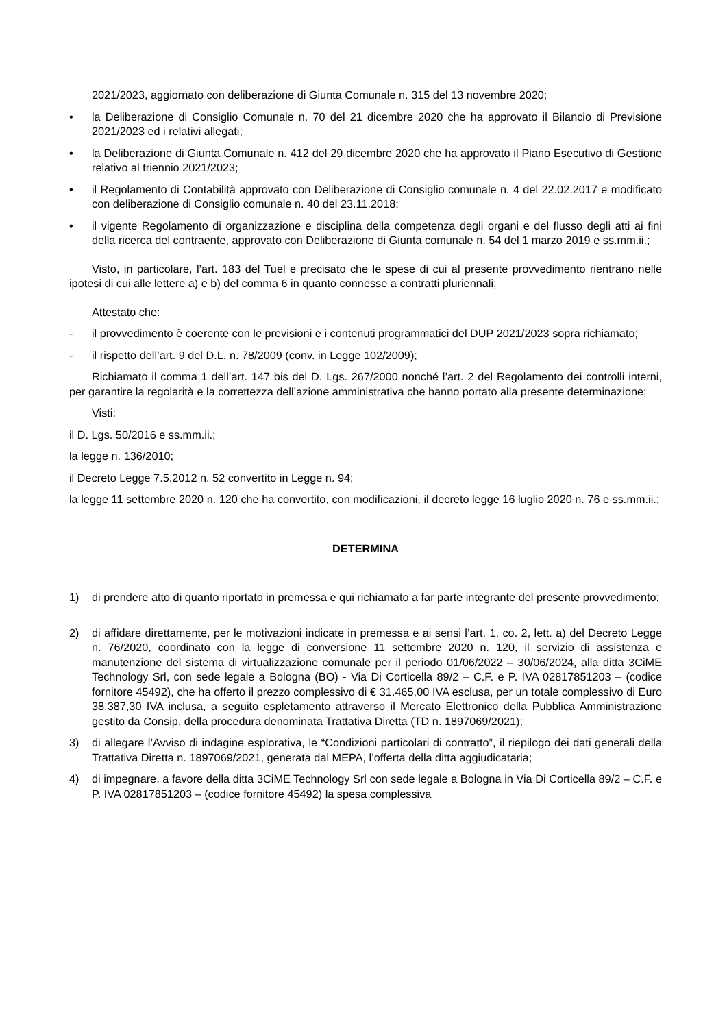2021/2023, aggiornato con deliberazione di Giunta Comunale n. 315 del 13 novembre 2020;
• la Deliberazione di Consiglio Comunale n. 70 del 21 dicembre 2020 che ha approvato il Bilancio di Previsione 2021/2023 ed i relativi allegati;
• la Deliberazione di Giunta Comunale n. 412 del 29 dicembre 2020 che ha approvato il Piano Esecutivo di Gestione relativo al triennio 2021/2023;
• il Regolamento di Contabilità approvato con Deliberazione di Consiglio comunale n. 4 del 22.02.2017 e modificato con deliberazione di Consiglio comunale n. 40 del 23.11.2018;
• il vigente Regolamento di organizzazione e disciplina della competenza degli organi e del flusso degli atti ai fini della ricerca del contraente, approvato con Deliberazione di Giunta comunale n. 54 del 1 marzo 2019 e ss.mm.ii.;
Visto, in particolare, l’art. 183 del Tuel e precisato che le spese di cui al presente provvedimento rientrano nelle ipotesi di cui alle lettere a) e b) del comma 6 in quanto connesse a contratti pluriennali;
Attestato che:
- il provvedimento è coerente con le previsioni e i contenuti programmatici del DUP 2021/2023 sopra richiamato;
- il rispetto dell’art. 9 del D.L. n. 78/2009 (conv. in Legge 102/2009);
Richiamato il comma 1 dell’art. 147 bis del D. Lgs. 267/2000 nonché l’art. 2 del Regolamento dei controlli interni, per garantire la regolarità e la correttezza dell’azione amministrativa che hanno portato alla presente determinazione;
Visti:
il D. Lgs. 50/2016 e ss.mm.ii.;
la legge n. 136/2010;
il Decreto Legge 7.5.2012 n. 52 convertito in Legge n. 94;
la legge 11 settembre 2020 n. 120 che ha convertito, con modificazioni, il decreto legge 16 luglio 2020 n. 76 e ss.mm.ii.;
DETERMINA
1) di prendere atto di quanto riportato in premessa e qui richiamato a far parte integrante del presente provvedimento;
2) di affidare direttamente, per le motivazioni indicate in premessa e ai sensi l’art. 1, co. 2, lett. a) del Decreto Legge n. 76/2020, coordinato con la legge di conversione 11 settembre 2020 n. 120, il servizio di assistenza e manutenzione del sistema di virtualizzazione comunale per il periodo 01/06/2022 – 30/06/2024, alla ditta 3CiME Technology Srl, con sede legale a Bologna (BO) - Via Di Corticella 89/2 – C.F. e P. IVA 02817851203 – (codice fornitore 45492), che ha offerto il prezzo complessivo di € 31.465,00 IVA esclusa, per un totale complessivo di Euro 38.387,30 IVA inclusa, a seguito espletamento attraverso il Mercato Elettronico della Pubblica Amministrazione gestito da Consip, della procedura denominata Trattativa Diretta (TD n. 1897069/2021);
3) di allegare l’Avviso di indagine esplorativa, le “Condizioni particolari di contratto”, il riepilogo dei dati generali della Trattativa Diretta n. 1897069/2021, generata dal MEPA, l’offerta della ditta aggiudicataria;
4) di impegnare, a favore della ditta 3CiME Technology Srl con sede legale a Bologna in Via Di Corticella 89/2 – C.F. e P. IVA 02817851203 – (codice fornitore 45492) la spesa complessiva